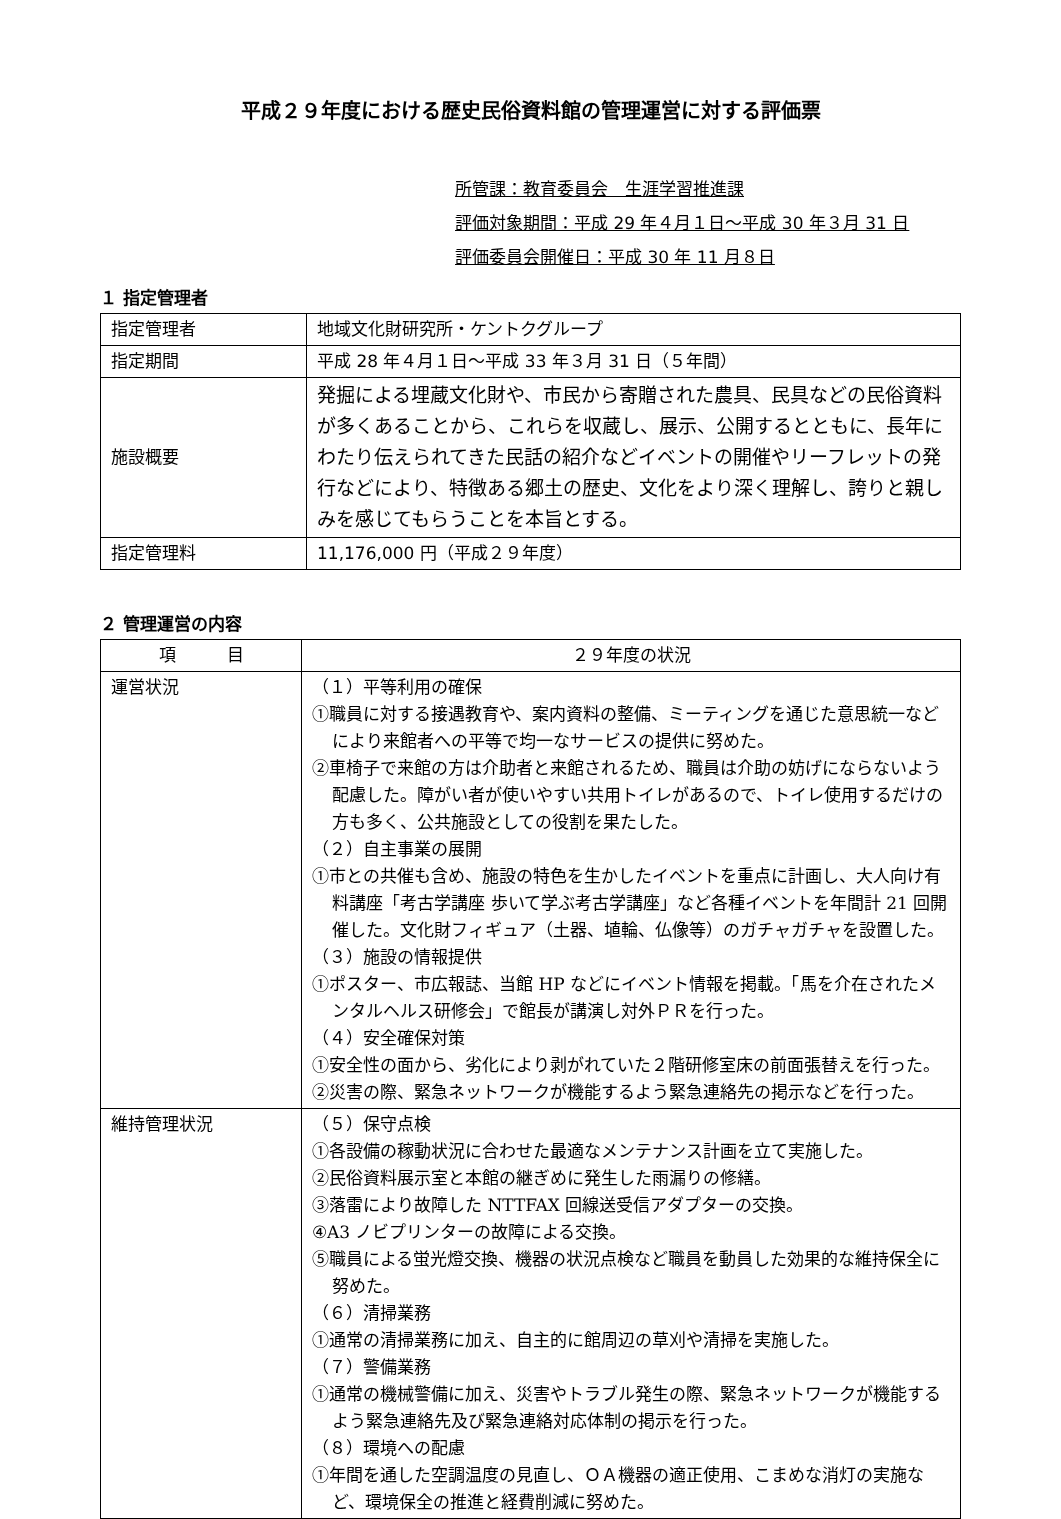平成２９年度における歴史民俗資料館の管理運営に対する評価票
所管課：教育委員会　生涯学習推進課
評価対象期間：平成 29 年４月１日～平成 30 年３月 31 日
評価委員会開催日：平成 30 年 11 月８日
１ 指定管理者
| 指定管理者 | 地域文化財研究所・ケントクグループ |
| 指定期間 | 平成 28 年４月１日～平成 33 年３月 31 日（５年間） |
| 施設概要 | 発掘による埋蔵文化財や、市民から寄贈された農具、民具などの民俗資料が多くあることから、これらを収蔵し、展示、公開するとともに、長年にわたり伝えられてきた民話の紹介などイベントの開催やリーフレットの発行などにより、特徴ある郷土の歴史、文化をより深く理解し、誇りと親しみを感じてもらうことを本旨とする。 |
| 指定管理料 | 11,176,000 円（平成２９年度） |
２ 管理運営の内容
| 項 目 | ２９年度の状況 |
| --- | --- |
| 運営状況 | （１）平等利用の確保 ①職員に対する接遇教育や、案内資料の整備、ミーティングを通じた意思統一などにより来館者への平等で均一なサービスの提供に努めた。 ②車椅子で来館の方は介助者と来館されるため、職員は介助の妨げにならないよう配慮した。障がい者が使いやすい共用トイレがあるので、トイレ使用するだけの方も多く、公共施設としての役割を果たした。 （２）自主事業の展開 ①市との共催も含め、施設の特色を生かしたイベントを重点に計画し、大人向け有料講座「考古学講座 歩いて学ぶ考古学講座」など各種イベントを年間計 21 回開催した。文化財フィギュア（土器、埴輪、仏像等）のガチャガチャを設置した。 （３）施設の情報提供 ①ポスター、市広報誌、当館 HP などにイベント情報を掲載。「馬を介在されたメンタルヘルス研修会」で館長が講演し対外ＰＲを行った。 （４）安全確保対策 ①安全性の面から、劣化により剥がれていた２階研修室床の前面張替えを行った。 ②災害の際、緊急ネットワークが機能するよう緊急連絡先の掲示などを行った。 |
| 維持管理状況 | （５）保守点検 ①各設備の稼動状況に合わせた最適なメンテナンス計画を立て実施した。 ②民俗資料展示室と本館の継ぎめに発生した雨漏りの修繕。 ③落雷により故障した NTTFAX 回線送受信アダプターの交換。 ④A3 ノビプリンターの故障による交換。 ⑤職員による蛍光燈交換、機器の状況点検など職員を動員した効果的な維持保全に努めた。 （６）清掃業務 ①通常の清掃業務に加え、自主的に館周辺の草刈や清掃を実施した。 （７）警備業務 ①通常の機械警備に加え、災害やトラブル発生の際、緊急ネットワークが機能するよう緊急連絡先及び緊急連絡対応体制の掲示を行った。 （８）環境への配慮 ①年間を通した空調温度の見直し、ＯＡ機器の適正使用、こまめな消灯の実施など、環境保全の推進と経費削減に努めた。 |